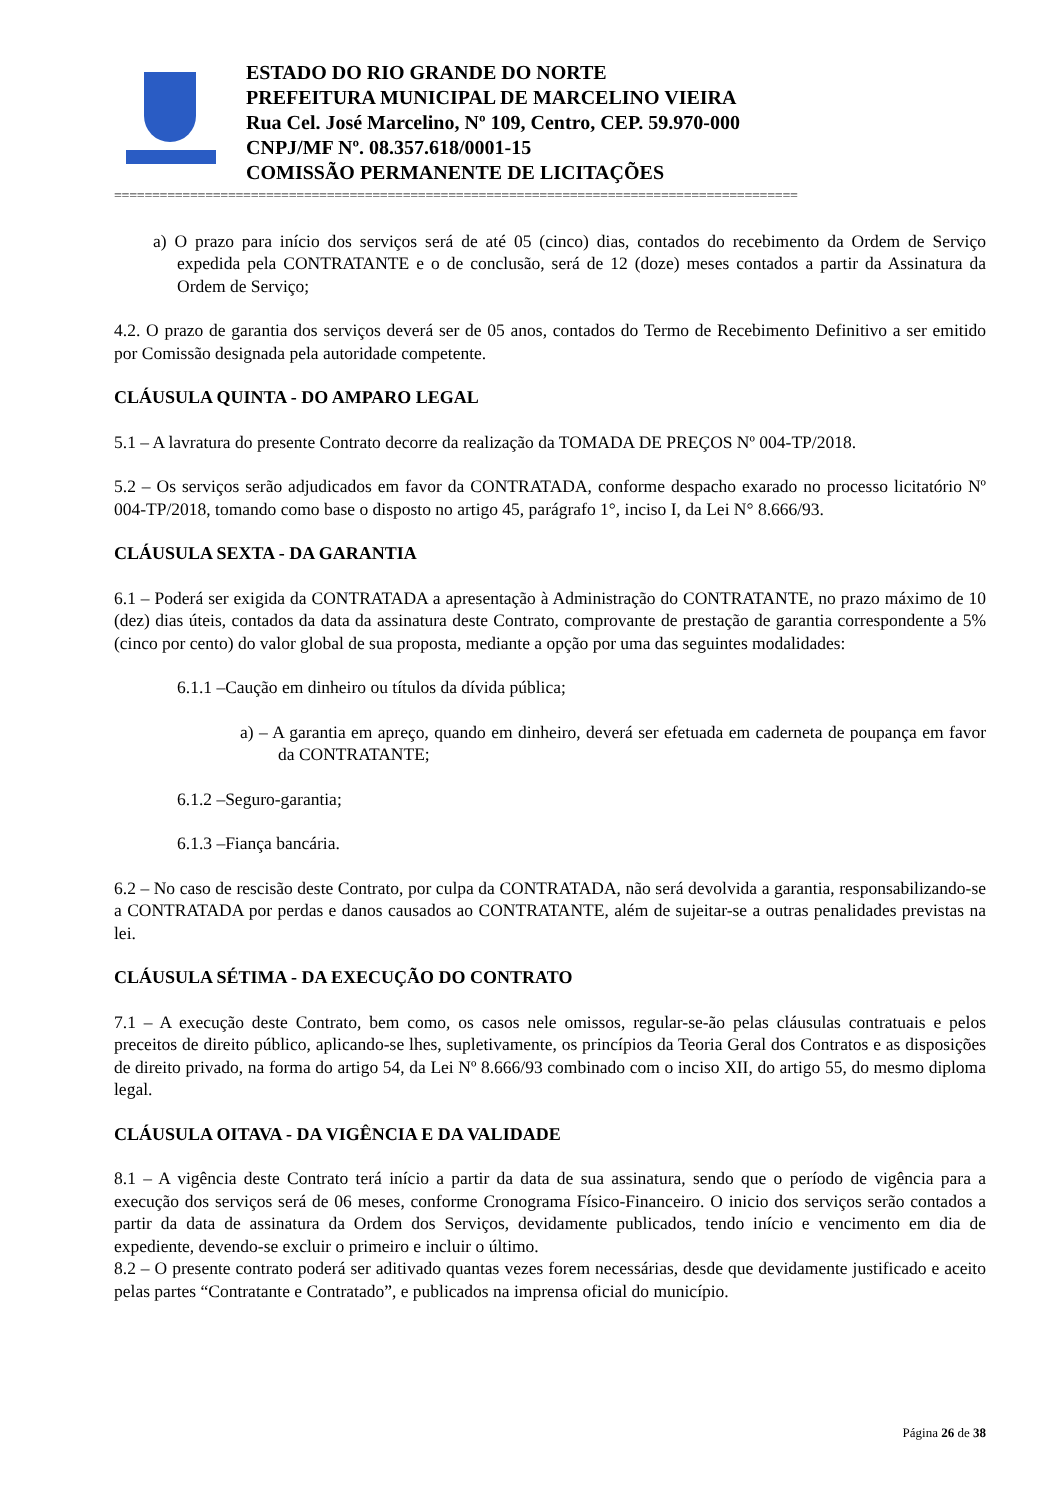ESTADO DO RIO GRANDE DO NORTE
PREFEITURA MUNICIPAL DE MARCELINO VIEIRA
Rua Cel. José Marcelino, Nº 109, Centro, CEP. 59.970-000
CNPJ/MF Nº. 08.357.618/0001-15
COMISSÃO PERMANENTE DE LICITAÇÕES
==========================================================================================
a) O prazo para início dos serviços será de até 05 (cinco) dias, contados do recebimento da Ordem de Serviço expedida pela CONTRATANTE e o de conclusão, será de 12 (doze) meses contados a partir da Assinatura da Ordem de Serviço;
4.2. O prazo de garantia dos serviços deverá ser de 05 anos, contados do Termo de Recebimento Definitivo a ser emitido por Comissão designada pela autoridade competente.
CLÁUSULA QUINTA - DO AMPARO LEGAL
5.1 – A lavratura do presente Contrato decorre da realização da TOMADA DE PREÇOS Nº 004-TP/2018.
5.2 – Os serviços serão adjudicados em favor da CONTRATADA, conforme despacho exarado no processo licitatório Nº 004-TP/2018, tomando como base o disposto no artigo 45, parágrafo 1°, inciso I, da Lei N° 8.666/93.
CLÁUSULA SEXTA - DA GARANTIA
6.1 – Poderá ser exigida da CONTRATADA a apresentação à Administração do CONTRATANTE, no prazo máximo de 10 (dez) dias úteis, contados da data da assinatura deste Contrato, comprovante de prestação de garantia correspondente a 5% (cinco por cento) do valor global de sua proposta, mediante a opção por uma das seguintes modalidades:
6.1.1 –Caução em dinheiro ou títulos da dívida pública;
a) – A garantia em apreço, quando em dinheiro, deverá ser efetuada em caderneta de poupança em favor da CONTRATANTE;
6.1.2 –Seguro-garantia;
6.1.3 –Fiança bancária.
6.2 – No caso de rescisão deste Contrato, por culpa da CONTRATADA, não será devolvida a garantia, responsabilizando-se a CONTRATADA por perdas e danos causados ao CONTRATANTE, além de sujeitar-se a outras penalidades previstas na lei.
CLÁUSULA SÉTIMA - DA EXECUÇÃO DO CONTRATO
7.1 – A execução deste Contrato, bem como, os casos nele omissos, regular-se-ão pelas cláusulas contratuais e pelos preceitos de direito público, aplicando-se lhes, supletivamente, os princípios da Teoria Geral dos Contratos e as disposições de direito privado, na forma do artigo 54, da Lei Nº 8.666/93 combinado com o inciso XII, do artigo 55, do mesmo diploma legal.
CLÁUSULA OITAVA - DA VIGÊNCIA E DA VALIDADE
8.1 – A vigência deste Contrato terá início a partir da data de sua assinatura, sendo que o período de vigência para a execução dos serviços será de 06 meses, conforme Cronograma Físico-Financeiro. O inicio dos serviços serão contados a partir da data de assinatura da Ordem dos Serviços, devidamente publicados, tendo início e vencimento em dia de expediente, devendo-se excluir o primeiro e incluir o último.
8.2 – O presente contrato poderá ser aditivado quantas vezes forem necessárias, desde que devidamente justificado e aceito pelas partes “Contratante e Contratado”, e publicados na imprensa oficial do município.
Página 26 de 38